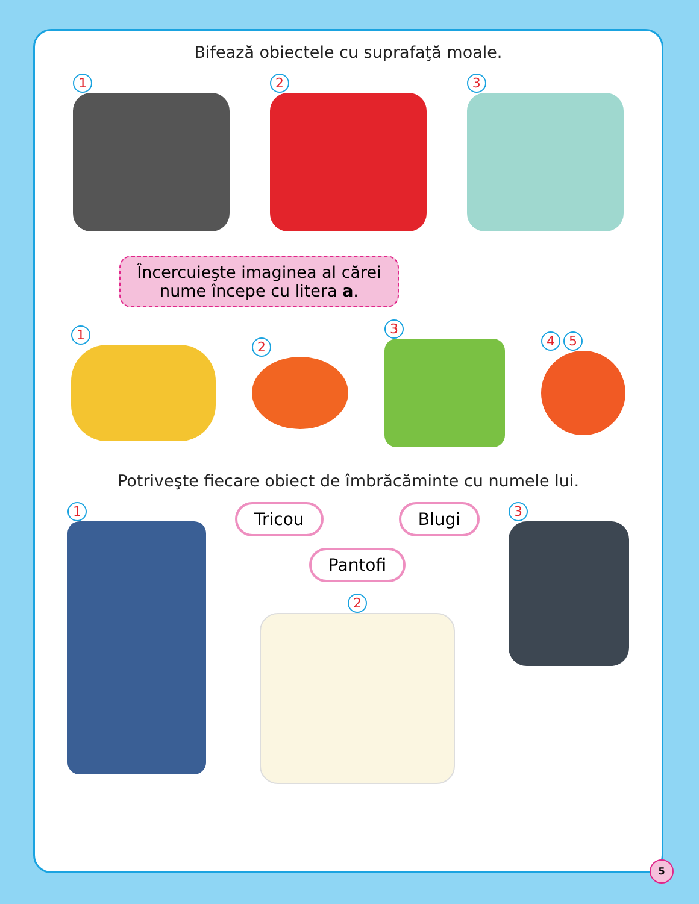Bifează obiectele cu suprafaţă moale.
1 2 3
Încercuieşte imaginea al cărei nume începe cu litera a.
1 2 3 4 5
Potriveşte fiecare obiect de îmbrăcăminte cu numele lui.
1
Tricou Blugi
Pantofi
2
3
5